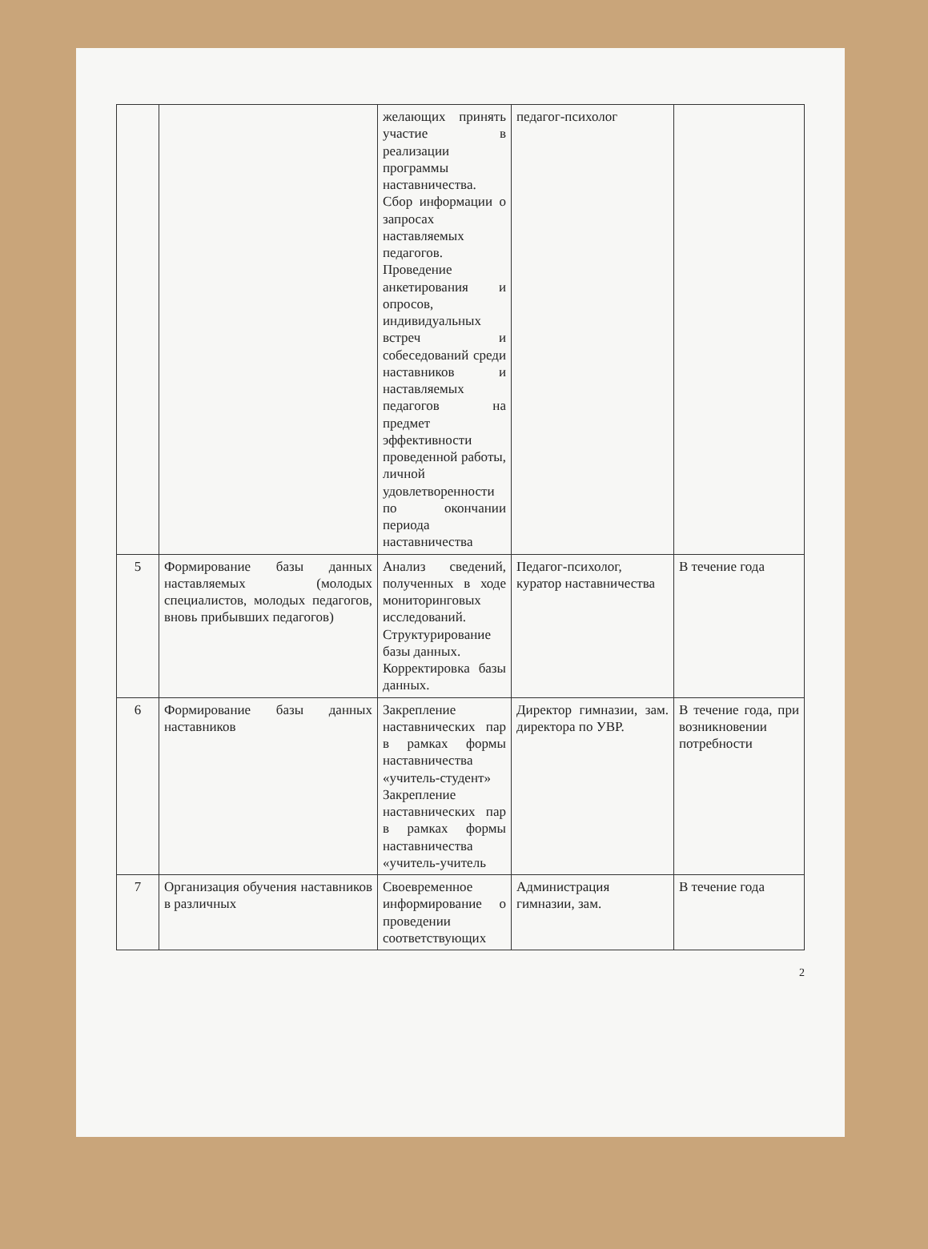| | | желающих принять участие в реализации программы наставничества. Сбор информации о запросах наставляемых педагогов. Проведение анкетирования и опросов, индивидуальных встреч и собеседований среди наставников и наставляемых педагогов на предмет эффективности проведенной работы, личной удовлетворенности по окончании периода наставничества | педагог-психолог | |
| 5 | Формирование базы данных наставляемых (молодых специалистов, молодых педагогов, вновь прибывших педагогов) | Анализ сведений, полученных в ходе мониторинговых исследований. Структурирование базы данных. Корректировка базы данных. | Педагог-психолог, куратор наставничества | В течение года |
| 6 | Формирование базы данных наставников | Закрепление наставнических пар в рамках формы наставничества «учитель-студент» Закрепление наставнических пар в рамках формы наставничества «учитель-учитель | Директор гимназии, зам. директора по УВР. | В течение года, при возникновении потребности |
| 7 | Организация обучения наставников в различных | Своевременное информирование о проведении соответствующих | Администрация гимназии, зам. | В течение года |
2